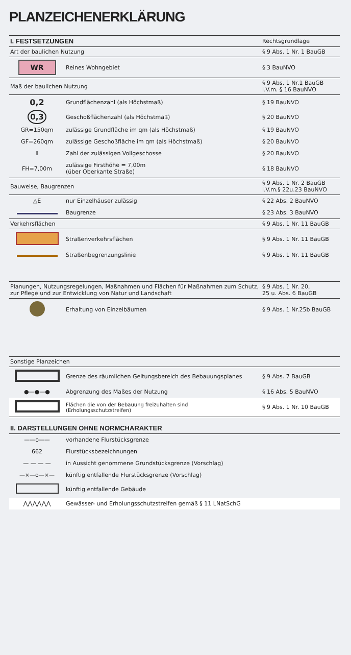PLANZEICHENERKLÄRUNG
| I. FESTSETZUNGEN | | Rechtsgrundlage |
| Art der baulichen Nutzung | | § 9 Abs. 1 Nr. 1 BauGB |
| WR | Reines Wohngebiet | § 3 BauNVO |
| Maß der baulichen Nutzung | | § 9 Abs. 1 Nr.1 BauGB i.V.m. § 16 BauNVO |
| 0,2 | Grundflächenzahl (als Höchstmaß) | § 19 BauNVO |
| 0,3 | Geschoßflächenzahl (als Höchstmaß) | § 20 BauNVO |
| GR=150qm | zulässige Grundfläche im qm (als Höchstmaß) | § 19 BauNVO |
| GF=260qm | zulässige Geschoßfläche im qm (als Höchstmaß) | § 20 BauNVO |
| I | Zahl der zulässigen Vollgeschosse | § 20 BauNVO |
| FH=7,00m | zulässige Firsthöhe = 7,00m (über Oberkante Straße) | § 18 BauNVO |
| Bauweise, Baugrenzen | | § 9 Abs. 1 Nr. 2 BauGB i.V.m.§ 22u.23 BauNVO |
| △E | nur Einzelhäuser zulässig | § 22 Abs. 2 BauNVO |
| | Baugrenze | § 23 Abs. 3 BauNVO |
| Verkehrsflächen | | § 9 Abs. 1 Nr. 11 BauGB |
| | Straßenverkehrsflächen | § 9 Abs. 1 Nr. 11 BauGB |
| | Straßenbegrenzungslinie | § 9 Abs. 1 Nr. 11 BauGB |
| Planungen, Nutzungsregelungen, Maßnahmen und Flächen für Maßnahmen zum Schutz, zur Pflege und zur Entwicklung von Natur und Landschaft | | § 9 Abs. 1 Nr. 20, 25 u. Abs. 6 BauGB |
| | Erhaltung von Einzelbäumen | § 9 Abs. 1 Nr.25b BauGB |
| Sonstige Planzeichen | | |
| | Grenze des räumlichen Geltungsbereich des Bebauungsplanes | § 9 Abs. 7 BauGB |
| ●—●—● | Abgrenzung des Maßes der Nutzung | § 16 Abs. 5 BauNVO |
| | Flächen die von der Bebauung freizuhalten sind (Erholungsschutzstreifen) | § 9 Abs. 1 Nr. 10 BauGB |
| II. DARSTELLUNGEN OHNE NORMCHARAKTER | | |
| ——o—— | vorhandene Flurstücksgrenze | |
| 662 | Flurstücksbezeichnungen | |
| — — — — | in Aussicht genommene Grundstücksgrenze (Vorschlag) | |
| —×—o—×— | künftig entfallende Flurstücksgrenze (Vorschlag) | |
| | künftig entfallende Gebäude | |
| ⋀⋀⋀⋀⋀⋀ | Gewässer- und Erholungsschutzstreifen gemäß § 11 LNatSchG | |